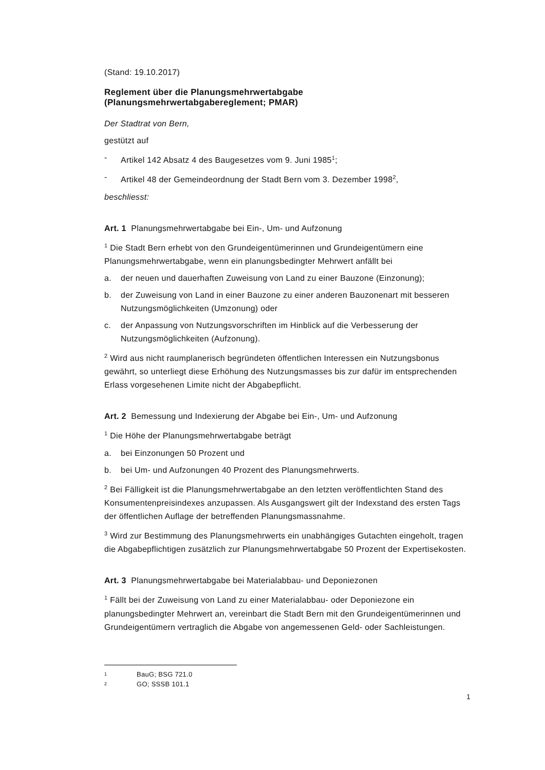(Stand: 19.10.2017)
Reglement über die Planungsmehrwertabgabe
(Planungsmehrwertabgabereglement; PMAR)
Der Stadtrat von Bern,
gestützt auf
- Artikel 142 Absatz 4 des Baugesetzes vom 9. Juni 1985<sup>1</sup>;
- Artikel 48 der Gemeindeordnung der Stadt Bern vom 3. Dezember 1998<sup>2</sup>,
beschliesst:
Art. 1 Planungsmehrwertabgabe bei Ein-, Um- und Aufzonung
<sup>1</sup> Die Stadt Bern erhebt von den Grundeigentümerinnen und Grundeigentümern eine Planungsmehrwertabgabe, wenn ein planungsbedingter Mehrwert anfällt bei
a. der neuen und dauerhaften Zuweisung von Land zu einer Bauzone (Einzonung);
b. der Zuweisung von Land in einer Bauzone zu einer anderen Bauzonenart mit besseren Nutzungsmöglichkeiten (Umzonung) oder
c. der Anpassung von Nutzungsvorschriften im Hinblick auf die Verbesserung der Nutzungsmöglichkeiten (Aufzonung).
<sup>2</sup> Wird aus nicht raumplanerisch begründeten öffentlichen Interessen ein Nutzungsbonus gewährt, so unterliegt diese Erhöhung des Nutzungsmasses bis zur dafür im entsprechenden Erlass vorgesehenen Limite nicht der Abgabepflicht.
Art. 2 Bemessung und Indexierung der Abgabe bei Ein-, Um- und Aufzonung
<sup>1</sup> Die Höhe der Planungsmehrwertabgabe beträgt
a. bei Einzonungen 50 Prozent und
b. bei Um- und Aufzonungen 40 Prozent des Planungsmehrwerts.
<sup>2</sup> Bei Fälligkeit ist die Planungsmehrwertabgabe an den letzten veröffentlichten Stand des Konsumentenpreisindexes anzupassen. Als Ausgangswert gilt der Indexstand des ersten Tags der öffentlichen Auflage der betreffenden Planungsmassnahme.
<sup>3</sup> Wird zur Bestimmung des Planungsmehrwerts ein unabhängiges Gutachten eingeholt, tragen die Abgabepflichtigen zusätzlich zur Planungsmehrwertabgabe 50 Prozent der Expertisekosten.
Art. 3 Planungsmehrwertabgabe bei Materialabbau- und Deponiezonen
<sup>1</sup> Fällt bei der Zuweisung von Land zu einer Materialabbau- oder Deponiezone ein planungsbedingter Mehrwert an, vereinbart die Stadt Bern mit den Grundeigentümerinnen und Grundeigentümern vertraglich die Abgabe von angemessenen Geld- oder Sachleistungen.
1 BauG; BSG 721.0
2 GO; SSSB 101.1
1